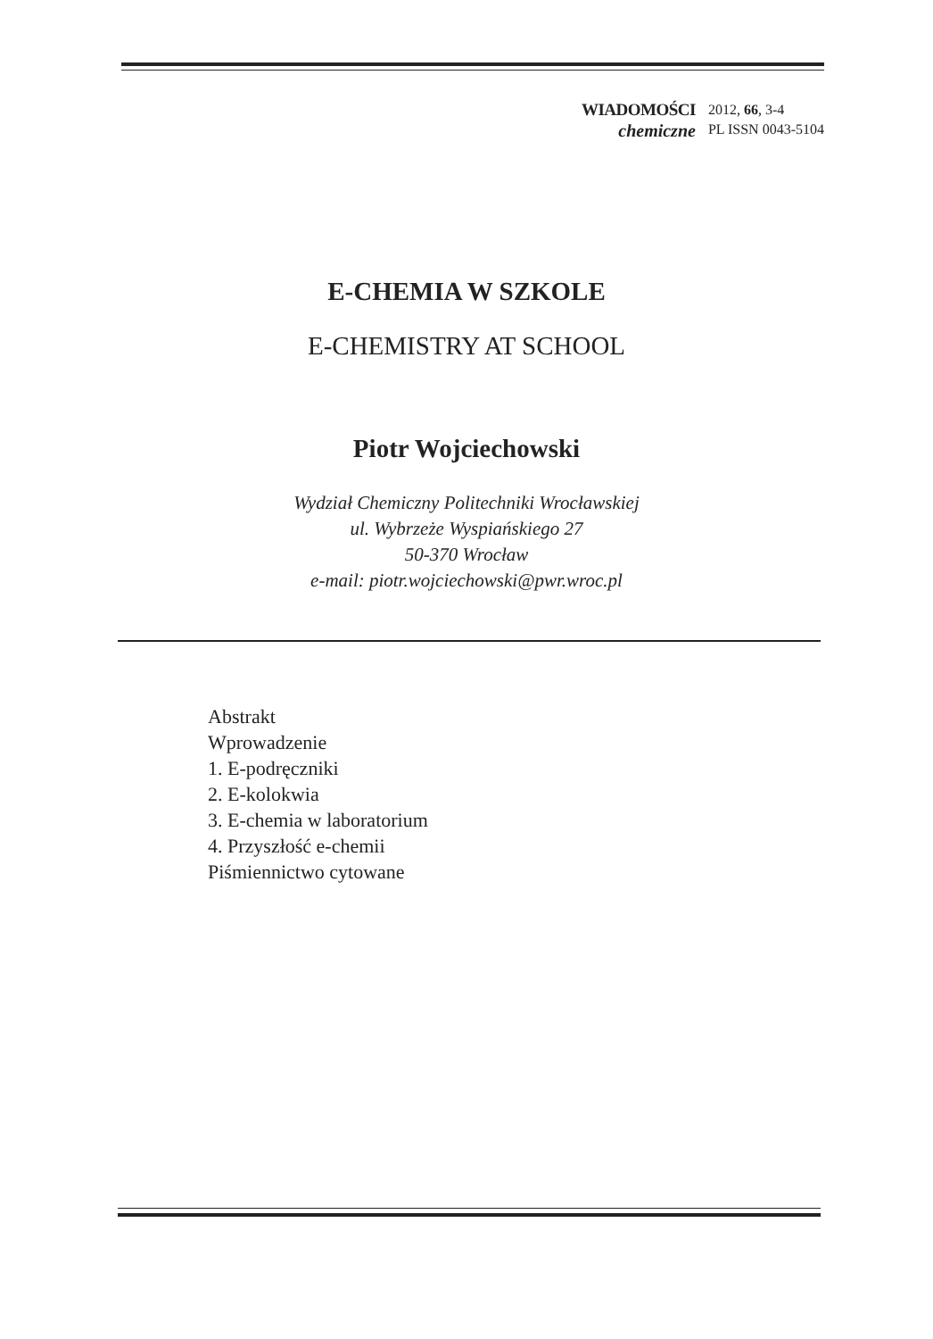WIADOMOŚCI
chemiczne
2012, 66, 3-4
PL ISSN 0043-5104
E-CHEMIA W SZKOLE
E-CHEMISTRY AT SCHOOL
Piotr Wojciechowski
Wydział Chemiczny Politechniki Wrocławskiej
ul. Wybrzeże Wyspiańskiego 27
50-370 Wrocław
e-mail: piotr.wojciechowski@pwr.wroc.pl
Abstrakt
Wprowadzenie
1. E-podręczniki
2. E-kolokwia
3. E-chemia w laboratorium
4. Przyszłość e-chemii
Piśmiennictwo cytowane